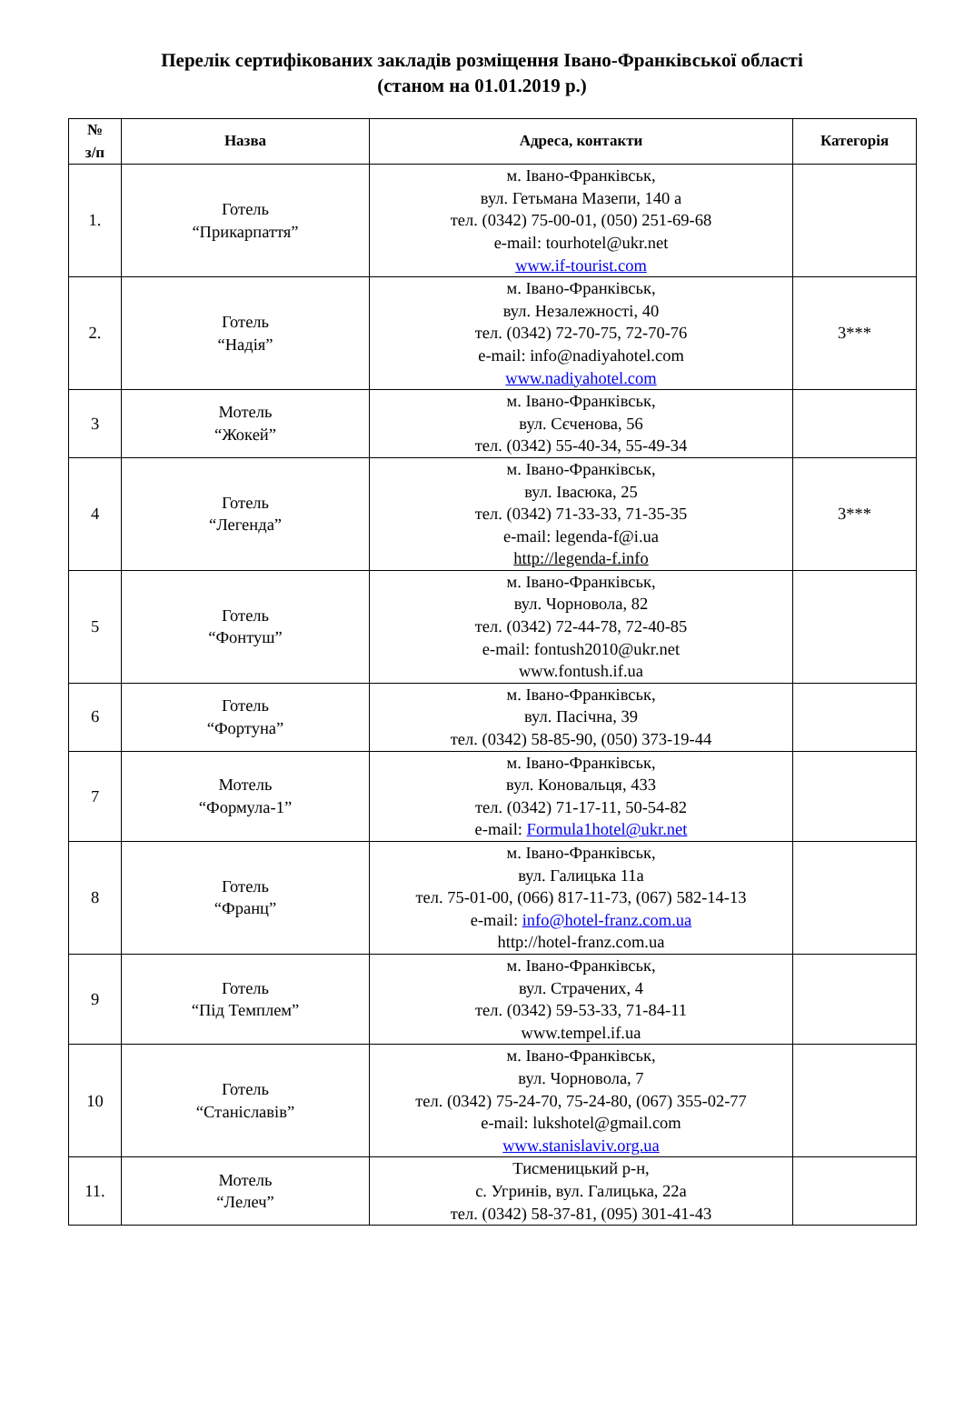Перелік сертифікованих закладів розміщення Івано-Франківської області
(станом на 01.01.2019 р.)
| № з/п | Назва | Адреса, контакти | Категорія |
| --- | --- | --- | --- |
| 1. | Готель “Прикарпаття” | м. Івано-Франківськ, вул. Гетьмана Мазепи, 140 а тел. (0342) 75-00-01, (050) 251-69-68 e-mail: tourhotel@ukr.net www.if-tourist.com | |
| 2. | Готель “Надія” | м. Івано-Франківськ, вул. Незалежності, 40 тел. (0342) 72-70-75, 72-70-76 e-mail: info@nadiyahotel.com www.nadiyahotel.com | 3*** |
| 3 | Мотель “Жокей” | м. Івано-Франківськ, вул. Сєченова, 56 тел. (0342) 55-40-34, 55-49-34 | |
| 4 | Готель “Легенда” | м. Івано-Франківськ, вул. Івасюка, 25 тел. (0342) 71-33-33, 71-35-35 e-mail: legenda-f@i.ua http://legenda-f.info | 3*** |
| 5 | Готель “Фонтуш” | м. Івано-Франківськ, вул. Чорновола, 82 тел. (0342) 72-44-78, 72-40-85 e-mail: fontush2010@ukr.net www.fontush.if.ua | |
| 6 | Готель “Фортуна” | м. Івано-Франківськ, вул. Пасічна, 39 тел. (0342) 58-85-90, (050) 373-19-44 | |
| 7 | Мотель “Формула-1” | м. Івано-Франківськ, вул. Коновальця, 433 тел. (0342) 71-17-11, 50-54-82 e-mail: Formula1hotel@ukr.net | |
| 8 | Готель “Франц” | м. Івано-Франківськ, вул. Галицька 11а тел. 75-01-00, (066) 817-11-73, (067) 582-14-13 e-mail: info@hotel-franz.com.ua http://hotel-franz.com.ua | |
| 9 | Готель “Під Темплем” | м. Івано-Франківськ, вул. Страчених, 4 тел. (0342) 59-53-33, 71-84-11 www.tempel.if.ua | |
| 10 | Готель “Станіславів” | м. Івано-Франківськ, вул. Чорновола, 7 тел. (0342) 75-24-70, 75-24-80, (067) 355-02-77 e-mail: lukshotel@gmail.com www.stanislaviv.org.ua | |
| 11. | Мотель “Лелеч” | Тисменицький р-н, с. Угринів, вул. Галицька, 22а тел. (0342) 58-37-81, (095) 301-41-43 | |